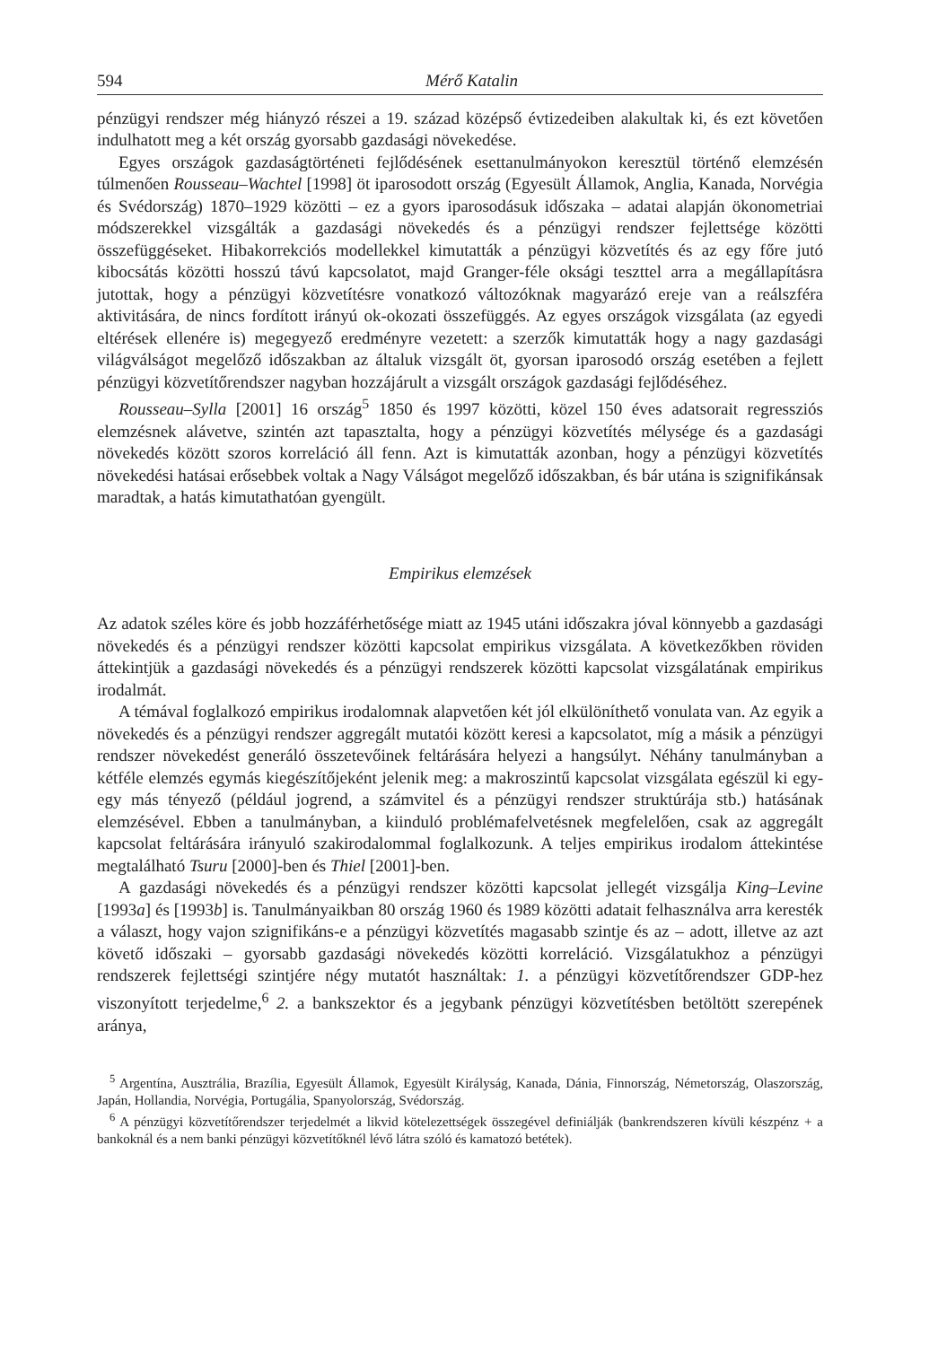594 Mérő Katalin
pénzügyi rendszer még hiányzó részei a 19. század középső évtizedeiben alakultak ki, és ezt követően indulhatott meg a két ország gyorsabb gazdasági növekedése.
Egyes országok gazdaságtörténeti fejlődésének esettanulmányokon keresztül történő elemzésén túlmenően Rousseau–Wachtel [1998] öt iparosodott ország (Egyesült Államok, Anglia, Kanada, Norvégia és Svédország) 1870–1929 közötti – ez a gyors iparosodásuk időszaka – adatai alapján ökonometriai módszerekkel vizsgálták a gazdasági növekedés és a pénzügyi rendszer fejlettsége közötti összefüggéseket. Hibakorrekciós modellekkel kimutatták a pénzügyi közvetítés és az egy főre jutó kibocsátás közötti hosszú távú kapcsolatot, majd Granger-féle oksági teszttel arra a megállapításra jutottak, hogy a pénzügyi közvetítésre vonatkozó változóknak magyarázó ereje van a reálszféra aktivitására, de nincs fordított irányú ok-okozati összefüggés. Az egyes országok vizsgálata (az egyedi eltérések ellenére is) megegyező eredményre vezetett: a szerzők kimutatták hogy a nagy gazdasági világválságot megelőző időszakban az általuk vizsgált öt, gyorsan iparosodó ország esetében a fejlett pénzügyi közvetítőrendszer nagyban hozzájárult a vizsgált országok gazdasági fejlődéséhez.
Rousseau–Sylla [2001] 16 ország<sup>5</sup> 1850 és 1997 közötti, közel 150 éves adatsorait regressziós elemzésnek alávetve, szintén azt tapasztalta, hogy a pénzügyi közvetítés mélysége és a gazdasági növekedés között szoros korreláció áll fenn. Azt is kimutatták azonban, hogy a pénzügyi közvetítés növekedési hatásai erősebbek voltak a Nagy Válságot megelőző időszakban, és bár utána is szignifikánsak maradtak, a hatás kimutathatóan gyengült.
Empirikus elemzések
Az adatok széles köre és jobb hozzáférhetősége miatt az 1945 utáni időszakra jóval könnyebb a gazdasági növekedés és a pénzügyi rendszer közötti kapcsolat empirikus vizsgálata. A következőkben röviden áttekintjük a gazdasági növekedés és a pénzügyi rendszerek közötti kapcsolat vizsgálatának empirikus irodalmát.
A témával foglalkozó empirikus irodalomnak alapvetően két jól elkülöníthető vonulata van. Az egyik a növekedés és a pénzügyi rendszer aggregált mutatói között keresi a kapcsolatot, míg a másik a pénzügyi rendszer növekedést generáló összetevőinek feltárására helyezi a hangsúlyt. Néhány tanulmányban a kétféle elemzés egymás kiegészítőjeként jelenik meg: a makroszintű kapcsolat vizsgálata egészül ki egy-egy más tényező (például jogrend, a számvitel és a pénzügyi rendszer struktúrája stb.) hatásának elemzésével. Ebben a tanulmányban, a kiinduló problémafelvetésnek megfelelően, csak az aggregált kapcsolat feltárására irányuló szakirodalommal foglalkozunk. A teljes empirikus irodalom áttekintése megtalálható Tsuru [2000]-ben és Thiel [2001]-ben.
A gazdasági növekedés és a pénzügyi rendszer közötti kapcsolat jellegét vizsgálja King–Levine [1993a] és [1993b] is. Tanulmányaikban 80 ország 1960 és 1989 közötti adatait felhasználva arra keresték a választ, hogy vajon szignifikáns-e a pénzügyi közvetítés magasabb szintje és az – adott, illetve az azt követő időszaki – gyorsabb gazdasági növekedés közötti korreláció. Vizsgálatukhoz a pénzügyi rendszerek fejlettségi szintjére négy mutatót használtak: 1. a pénzügyi közvetítőrendszer GDP-hez viszonyított terjedelme,<sup>6</sup> 2. a bankszektor és a jegybank pénzügyi közvetítésben betöltött szerepének aránya,
<sup>5</sup> Argentína, Ausztrália, Brazília, Egyesült Államok, Egyesült Királyság, Kanada, Dánia, Finnország, Németország, Olaszország, Japán, Hollandia, Norvégia, Portugália, Spanyolország, Svédország.
<sup>6</sup> A pénzügyi közvetítőrendszer terjedelmét a likvid kötelezettségek összegével definiálják (bankrendszeren kívüli készpénz + a bankoknál és a nem banki pénzügyi közvetítőknél lévő látra szóló és kamatozó betétek).